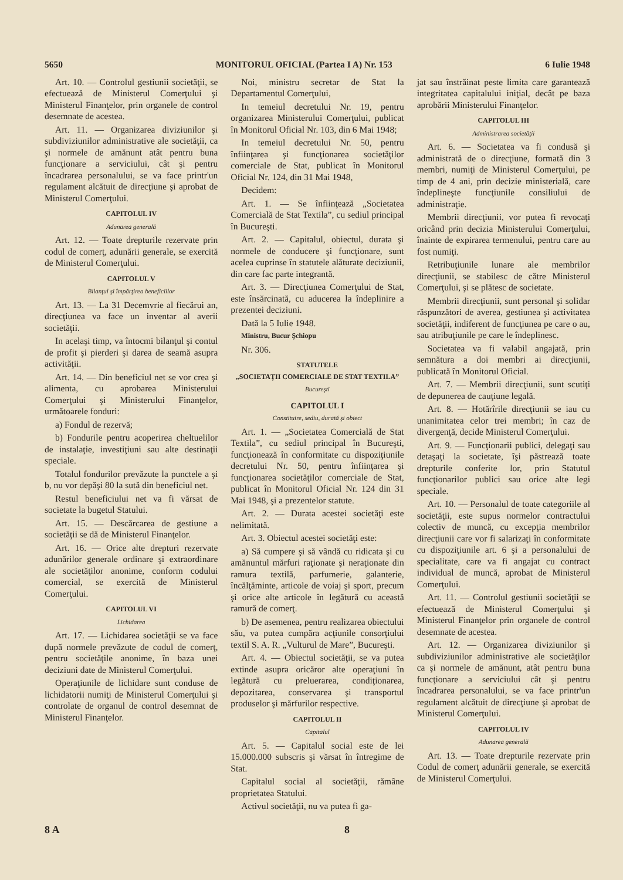5650 MONITORUL OFICIAL (Partea I A) Nr. 153 6 Iulie 1948
Art. 10. — Controlul gestiunii societăţii, se efectuează de Ministerul Comerţului şi Ministerul Finanţelor, prin organele de control desemnate de acestea.
Art. 11. — Organizarea diviziunilor şi subdiviziunilor administrative ale societăţii, ca şi normele de amănunt atât pentru buna funcţionare a serviciului, cât şi pentru încadrarea personalului, se va face printr'un regulament alcătuit de direcţiune şi aprobat de Ministerul Comerţului.
CAPITOLUL IV
Adunarea generală
Art. 12. — Toate drepturile rezervate prin codul de comerţ, adunării generale, se exercită de Ministerul Comerţului.
CAPITOLUL V
Bilanţul şi împărţirea beneficiilor
Art. 13. — La 31 Decemvrie al fiecărui an, direcţiunea va face un inventar al averii societăţii.
In acelaşi timp, va întocmi bilanţul şi contul de profit şi pierderi şi darea de seamă asupra activităţii.
Art. 14. — Din beneficiul net se vor crea şi alimenta, cu aprobarea Ministerului Comerţului şi Ministerului Finanţelor, următoarele fonduri:
a) Fondul de rezervă;
b) Fondurile pentru acoperirea cheltuelilor de instalaţie, investiţiuni sau alte destinaţii speciale.
Totalul fondurilor prevăzute la punctele a şi b, nu vor depăşi 80 la sută din beneficiul net.
Restul beneficiului net va fi vărsat de societate la bugetul Statului.
Art. 15. — Descărcarea de gestiune a societăţii se dă de Ministerul Finanţelor.
Art. 16. — Orice alte drepturi rezervate adunărilor generale ordinare şi extraordinare ale societăţilor anonime, conform codului comercial, se exercită de Ministerul Comerţului.
CAPITOLUL VI
Lichidarea
Art. 17. — Lichidarea societăţii se va face după normele prevăzute de codul de comerţ, pentru societăţile anonime, în baza unei deciziuni date de Ministerul Comerţului.
Operaţiunile de lichidare sunt conduse de lichidatorii numiţi de Ministerul Comerţului şi controlate de organul de control desemnat de Ministerul Finanţelor.
Noi, ministru secretar de Stat la Departamentul Comerţului,
In temeiul decretului Nr. 19, pentru organizarea Ministerului Comerţului, publicat în Monitorul Oficial Nr. 103, din 6 Mai 1948;
In temeiul decretului Nr. 50, pentru înfiinţarea şi funcţionarea societăţilor comerciale de Stat, publicat în Monitorul Oficial Nr. 124, din 31 Mai 1948,
Decidem:
Art. 1. — Se înfiinţează „Societatea Comercială de Stat Textila”, cu sediul principal în Bucureşti.
Art. 2. — Capitalul, obiectul, durata şi normele de conducere şi funcţionare, sunt acelea cuprinse în statutele alăturate deciziunii, din care fac parte integrantă.
Art. 3. — Direcţiunea Comerţului de Stat, este însărcinată, cu aducerea la îndeplinire a prezentei deciziuni.
Dată la 5 Iulie 1948.
Ministru, Bucur Şchiopu
Nr. 306.
STATUTELE
„SOCIETAŢII COMERCIALE DE STAT TEXTILA”
Bucureşti
CAPITOLUL I
Constituire, sediu, durată şi obiect
Art. 1. — „Societatea Comercială de Stat Textila”, cu sediul principal în Bucureşti, funcţionează în conformitate cu dispoziţiunile decretului Nr. 50, pentru înfiinţarea şi funcţionarea societăţilor comerciale de Stat, publicat în Monitorul Oficial Nr. 124 din 31 Mai 1948, şi a prezentelor statute.
Art. 2. — Durata acestei societăţi este nelimitată.
Art. 3. Obiectul acestei societăţi este:
a) Să cumpere şi să vândă cu ridicata şi cu amănuntul mărfuri raţionate şi neraţionate din ramura textilă, parfumerie, galanterie, încălţăminte, articole de voiaj şi sport, precum şi orice alte articole în legătură cu această ramură de comerţ.
b) De asemenea, pentru realizarea obiectului său, va putea cumpăra acţiunile consorţiului textil S. A. R. „Vulturul de Mare”, Bucureşti.
Art. 4. — Obiectul societăţii, se va putea extinde asupra oricăror alte operaţiuni în legătură cu preluerarea, condiţionarea, depozitarea, conservarea şi transportul produselor şi mărfurilor respective.
CAPITOLUL II
Capitalul
Art. 5. — Capitalul social este de lei 15.000.000 subscris şi vărsat în întregime de Stat.
Capitalul social al societăţii, rămâne proprietatea Statului.
Activul societăţii, nu va putea fi ga-
jat sau înstrăinat peste limita care garantează integritatea capitalului iniţial, decât pe baza aprobării Ministerului Finanţelor.
CAPITOLUL III
Administrarea societăţii
Art. 6. — Societatea va fi condusă şi administrată de o direcţiune, formată din 3 membri, numiţi de Ministerul Comerţului, pe timp de 4 ani, prin decizie ministerială, care îndeplineşte funcţiunile consiliului de administraţie.
Membrii direcţiunii, vor putea fi revocaţi oricând prin decizia Ministerului Comerţului, înainte de expirarea termenului, pentru care au fost numiţi.
Retribuţiunile lunare ale membrilor direcţiunii, se stabilesc de către Ministerul Comerţului, şi se plătesc de societate.
Membrii direcţiunii, sunt personal şi solidar răspunzători de averea, gestiunea şi activitatea societăţii, indiferent de funcţiunea pe care o au, sau atribuţiunile pe care le îndeplinesc.
Societatea va fi valabil angajată, prin semnătura a doi membri ai direcţiunii, publicată în Monitorul Oficial.
Art. 7. — Membrii direcţiunii, sunt scutiţi de depunerea de cauţiune legală.
Art. 8. — Hotărîrile direcţiunii se iau cu unanimitatea celor trei membri; în caz de divergenţă, decide Ministerul Comerţului.
Art. 9. — Funcţionarii publici, delegaţi sau detaşaţi la societate, îşi păstrează toate drepturile conferite lor, prin Statutul funcţionarilor publici sau orice alte legi speciale.
Art. 10. — Personalul de toate categoriile al societăţii, este supus normelor contractului colectiv de muncă, cu excepţia membrilor direcţiunii care vor fi salarizaţi în conformitate cu dispoziţiunile art. 6 şi a personalului de specialitate, care va fi angajat cu contract individual de muncă, aprobat de Ministerul Comerţului.
Art. 11. — Controlul gestiunii societăţii se efectuează de Ministerul Comerţului şi Ministerul Finanţelor prin organele de control desemnate de acestea.
Art. 12. — Organizarea diviziunilor şi subdiviziunilor administrative ale societăţilor ca şi normele de amănunt, atât pentru buna funcţionare a serviciului cât şi pentru încadrarea personalului, se va face printr'un regulament alcătuit de direcţiune şi aprobat de Ministerul Comerţului.
CAPITOLUL IV
Adunarea generală
Art. 13. — Toate drepturile rezervate prin Codul de comerţ adunării generale, se exercită de Ministerul Comerţului.
8 A 8